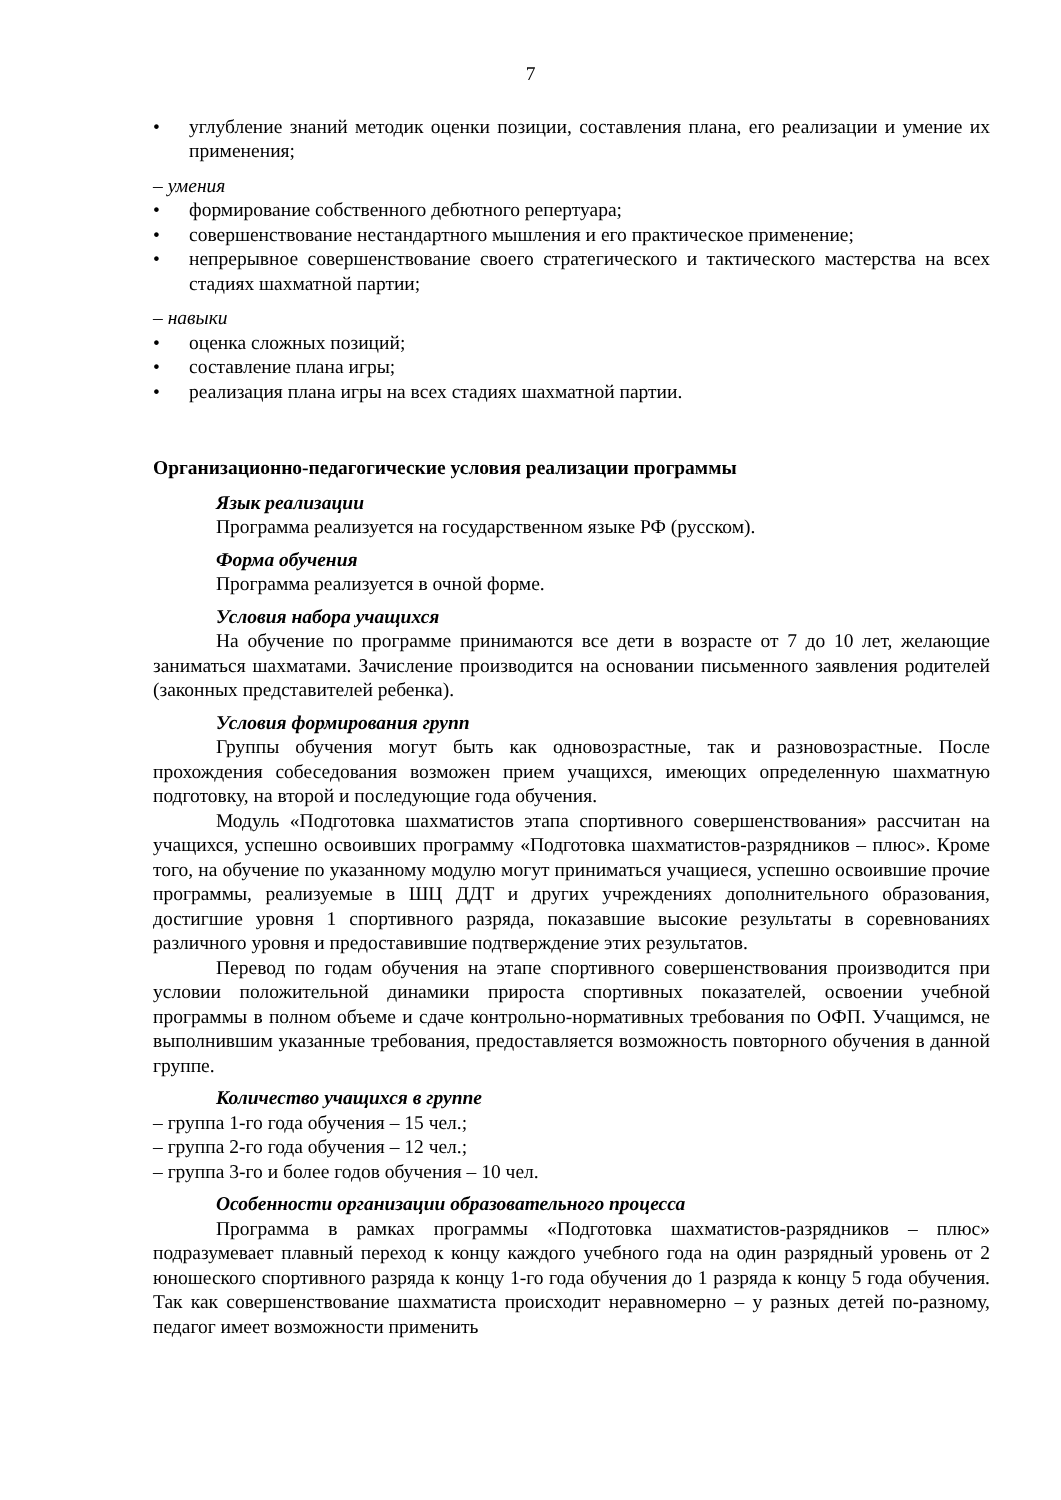7
• углубление знаний методик оценки позиции, составления плана, его реализации и умение их применения;
– умения
• формирование собственного дебютного репертуара;
• совершенствование нестандартного мышления и его практическое применение;
• непрерывное совершенствование своего стратегического и тактического мастерства на всех стадиях шахматной партии;
– навыки
• оценка сложных позиций;
• составление плана игры;
• реализация плана игры на всех стадиях шахматной партии.
Организационно-педагогические условия реализации программы
Язык реализации
Программа реализуется на государственном языке РФ (русском).
Форма обучения
Программа реализуется в очной форме.
Условия набора учащихся
На обучение по программе принимаются все дети в возрасте от 7 до 10 лет, желающие заниматься шахматами. Зачисление производится на основании письменного заявления родителей (законных представителей ребенка).
Условия формирования групп
Группы обучения могут быть как одновозрастные, так и разновозрастные. После прохождения собеседования возможен прием учащихся, имеющих определенную шахматную подготовку, на второй и последующие года обучения.
Модуль «Подготовка шахматистов этапа спортивного совершенствования» рассчитан на учащихся, успешно освоивших программу «Подготовка шахматистов-разрядников – плюс». Кроме того, на обучение по указанному модулю могут приниматься учащиеся, успешно освоившие прочие программы, реализуемые в ШЦ ДДТ и других учреждениях дополнительного образования, достигшие уровня 1 спортивного разряда, показавшие высокие результаты в соревнованиях различного уровня и предоставившие подтверждение этих результатов.
Перевод по годам обучения на этапе спортивного совершенствования производится при условии положительной динамики прироста спортивных показателей, освоении учебной программы в полном объеме и сдаче контрольно-нормативных требования по ОФП. Учащимся, не выполнившим указанные требования, предоставляется возможность повторного обучения в данной группе.
Количество учащихся в группе
– группа 1-го года обучения – 15 чел.;
– группа 2-го года обучения – 12 чел.;
– группа 3-го и более годов обучения – 10 чел.
Особенности организации образовательного процесса
Программа в рамках программы «Подготовка шахматистов-разрядников – плюс» подразумевает плавный переход к концу каждого учебного года на один разрядный уровень от 2 юношеского спортивного разряда к концу 1-го года обучения до 1 разряда к концу 5 года обучения. Так как совершенствование шахматиста происходит неравномерно – у разных детей по-разному, педагог имеет возможности применить